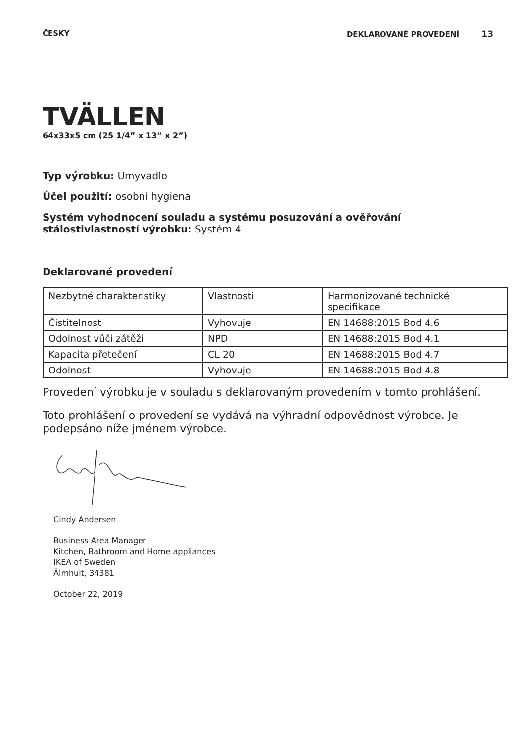ČESKY DEKLAROVANÉ PROVEDENÍ 13
TVÄLLEN
64x33x5 cm (25 1/4” x 13” x 2”)
Typ výrobku: Umyvadlo
Účel použití: osobní hygiena
Systém vyhodnocení souladu a systému posuzování a ověřování stálostivlastností výrobku: Systém 4
Deklarované provedení
| Nezbytné charakteristiky | Vlastnosti | Harmonizované technické specifikace |
| Čistitelnost | Vyhovuje | EN 14688:2015 Bod 4.6 |
| Odolnost vůči zátěži | NPD | EN 14688:2015 Bod 4.1 |
| Kapacita přetečení | CL 20 | EN 14688:2015 Bod 4.7 |
| Odolnost | Vyhovuje | EN 14688:2015 Bod 4.8 |
Provedení výrobku je v souladu s deklarovaným provedením v tomto prohlášení.
Toto prohlášení o provedení se vydává na výhradní odpovědnost výrobce. Je podepsáno níže jménem výrobce.
Cindy Andersen
Business Area Manager
Kitchen, Bathroom and Home appliances
IKEA of Sweden
Älmhult, 34381
October 22, 2019